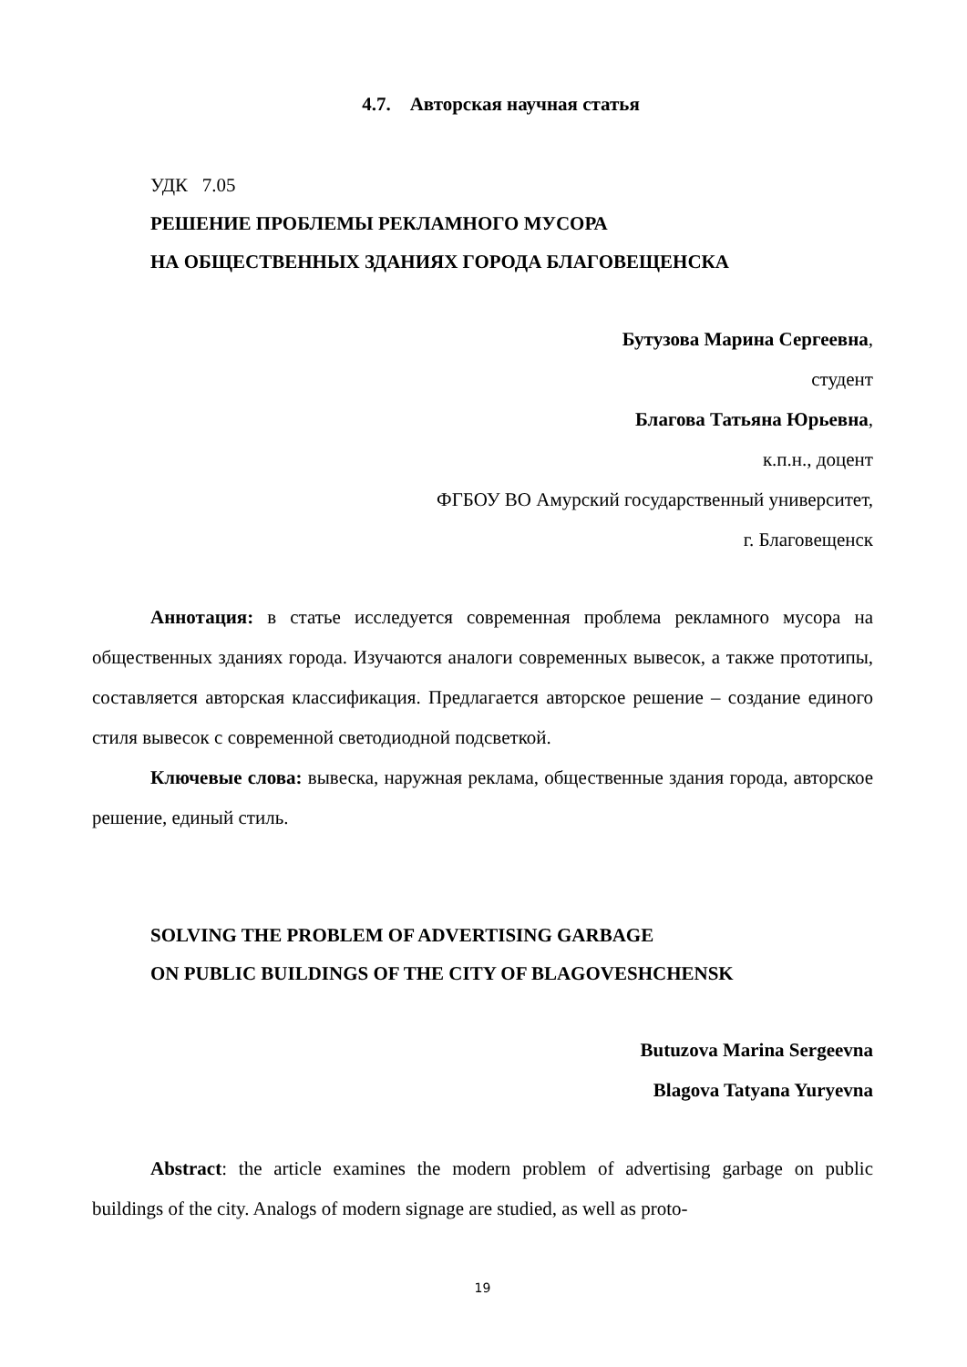4.7. Авторская научная статья
УДК 7.05
РЕШЕНИЕ ПРОБЛЕМЫ РЕКЛАМНОГО МУСОРА
НА ОБЩЕСТВЕННЫХ ЗДАНИЯХ ГОРОДА БЛАГОВЕЩЕНСКА
Бутузова Марина Сергеевна,
студент
Благова Татьяна Юрьевна,
к.п.н., доцент
ФГБОУ ВО Амурский государственный университет,
г. Благовещенск
Аннотация: в статье исследуется современная проблема рекламного мусора на общественных зданиях города. Изучаются аналоги современных вывесок, а также прототипы, составляется авторская классификация. Предлагается авторское решение – создание единого стиля вывесок с современной светодиодной подсветкой.
Ключевые слова: вывеска, наружная реклама, общественные здания города, авторское решение, единый стиль.
SOLVING THE PROBLEM OF ADVERTISING GARBAGE
ON PUBLIC BUILDINGS OF THE CITY OF BLAGOVESHCHENSK
Butuzova Marina Sergeevna
Blagova Tatyana Yuryevna
Abstract: the article examines the modern problem of advertising garbage on public buildings of the city. Analogs of modern signage are studied, as well as proto-
19